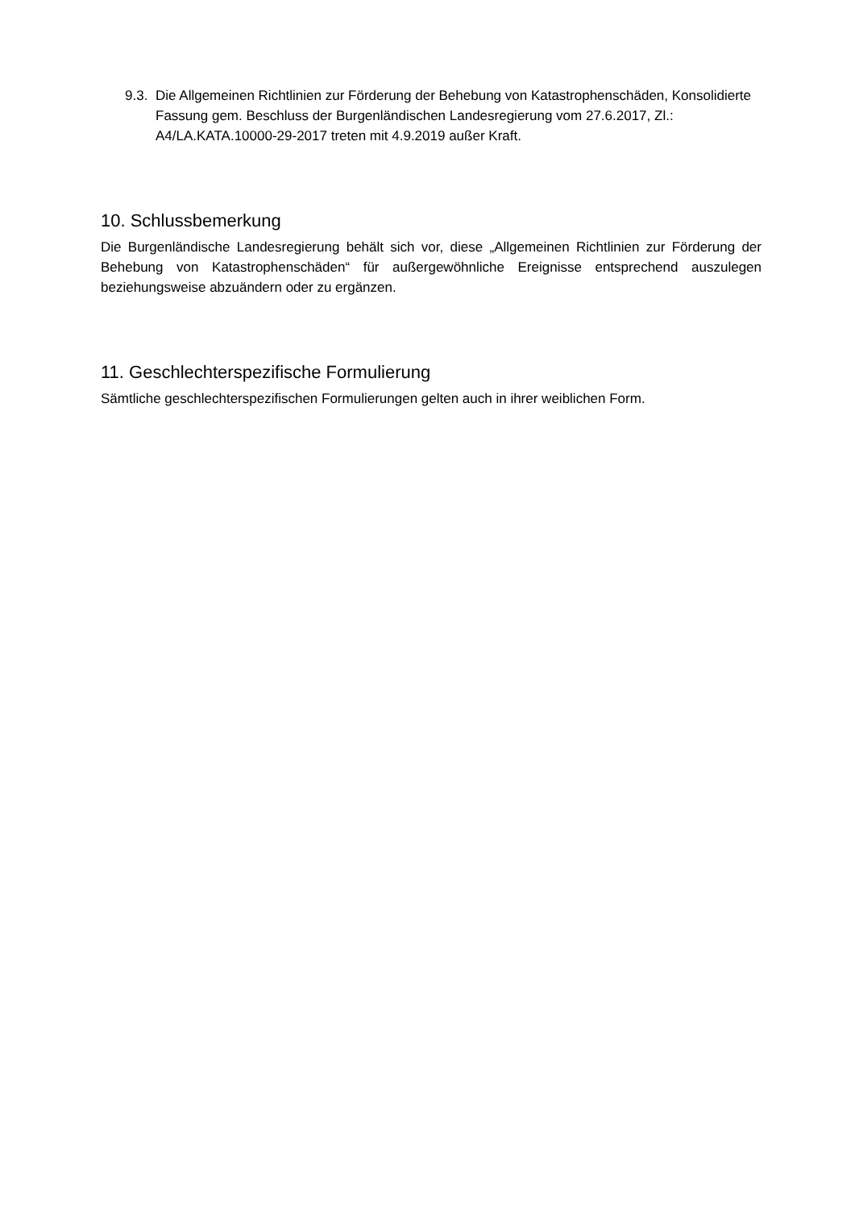9.3. Die Allgemeinen Richtlinien zur Förderung der Behebung von Katastrophenschäden, Konsolidierte Fassung gem. Beschluss der Burgenländischen Landesregierung vom 27.6.2017, Zl.: A4/LA.KATA.10000-29-2017 treten mit 4.9.2019 außer Kraft.
10. Schlussbemerkung
Die Burgenländische Landesregierung behält sich vor, diese „Allgemeinen Richtlinien zur Förderung der Behebung von Katastrophenschäden“ für außergewöhnliche Ereignisse entsprechend auszulegen beziehungsweise abzuändern oder zu ergänzen.
11. Geschlechterspezifische Formulierung
Sämtliche geschlechterspezifischen Formulierungen gelten auch in ihrer weiblichen Form.